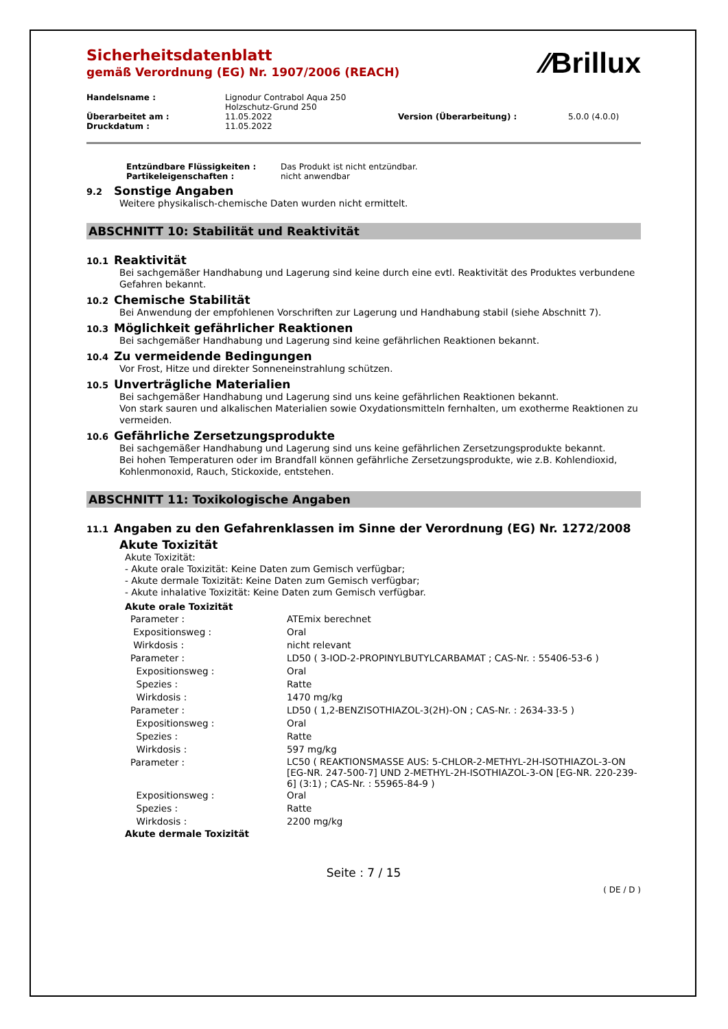⁄⁄Brillux
Sicherheitsdatenblatt
gemäß Verordnung (EG) Nr. 1907/2006 (REACH)
| Handelsname : | Lignodur Contrabol Aqua 250 Holzschutz-Grund 250 | | |
| Überarbeitet am : | 11.05.2022 | Version (Überarbeitung) : | 5.0.0 (4.0.0) |
| Druckdatum : | 11.05.2022 | | |
| Entzündbare Flüssigkeiten : | Das Produkt ist nicht entzündbar. |
| Partikeleigenschaften : | nicht anwendbar |
9.2 Sonstige Angaben
Weitere physikalisch-chemische Daten wurden nicht ermittelt.
ABSCHNITT 10: Stabilität und Reaktivität
10.1 Reaktivität
Bei sachgemäßer Handhabung und Lagerung sind keine durch eine evtl. Reaktivität des Produktes verbundene Gefahren bekannt.
10.2 Chemische Stabilität
Bei Anwendung der empfohlenen Vorschriften zur Lagerung und Handhabung stabil (siehe Abschnitt 7).
10.3 Möglichkeit gefährlicher Reaktionen
Bei sachgemäßer Handhabung und Lagerung sind keine gefährlichen Reaktionen bekannt.
10.4 Zu vermeidende Bedingungen
Vor Frost, Hitze und direkter Sonneneinstrahlung schützen.
10.5 Unverträgliche Materialien
Bei sachgemäßer Handhabung und Lagerung sind uns keine gefährlichen Reaktionen bekannt.
Von stark sauren und alkalischen Materialien sowie Oxydationsmitteln fernhalten, um exotherme Reaktionen zu vermeiden.
10.6 Gefährliche Zersetzungsprodukte
Bei sachgemäßer Handhabung und Lagerung sind uns keine gefährlichen Zersetzungsprodukte bekannt.
Bei hohen Temperaturen oder im Brandfall können gefährliche Zersetzungsprodukte, wie z.B. Kohlendioxid, Kohlenmonoxid, Rauch, Stickoxide, entstehen.
ABSCHNITT 11: Toxikologische Angaben
11.1 Angaben zu den Gefahrenklassen im Sinne der Verordnung (EG) Nr. 1272/2008
Akute Toxizität
Akute Toxizität:
- Akute orale Toxizität: Keine Daten zum Gemisch verfügbar;
- Akute dermale Toxizität: Keine Daten zum Gemisch verfügbar;
- Akute inhalative Toxizität: Keine Daten zum Gemisch verfügbar.
Akute orale Toxizität
| Parameter : | ATEmix berechnet |
| Expositionsweg : | Oral |
| Wirkdosis : | nicht relevant |
| Parameter : | LD50 ( 3-IOD-2-PROPINYLBUTYLCARBAMAT ; CAS-Nr. : 55406-53-6 ) |
| Expositionsweg : | Oral |
| Spezies : | Ratte |
| Wirkdosis : | 1470 mg/kg |
| Parameter : | LD50 ( 1,2-BENZISOTHIAZOL-3(2H)-ON ; CAS-Nr. : 2634-33-5 ) |
| Expositionsweg : | Oral |
| Spezies : | Ratte |
| Wirkdosis : | 597 mg/kg |
| Parameter : | LC50 ( REAKTIONSMASSE AUS: 5-CHLOR-2-METHYL-2H-ISOTHIAZOL-3-ON [EG-NR. 247-500-7] UND 2-METHYL-2H-ISOTHIAZOL-3-ON [EG-NR. 220-239-6] (3:1) ; CAS-Nr. : 55965-84-9 ) |
| Expositionsweg : | Oral |
| Spezies : | Ratte |
| Wirkdosis : | 2200 mg/kg |
Akute dermale Toxizität
Seite : 7 / 15
( DE / D )